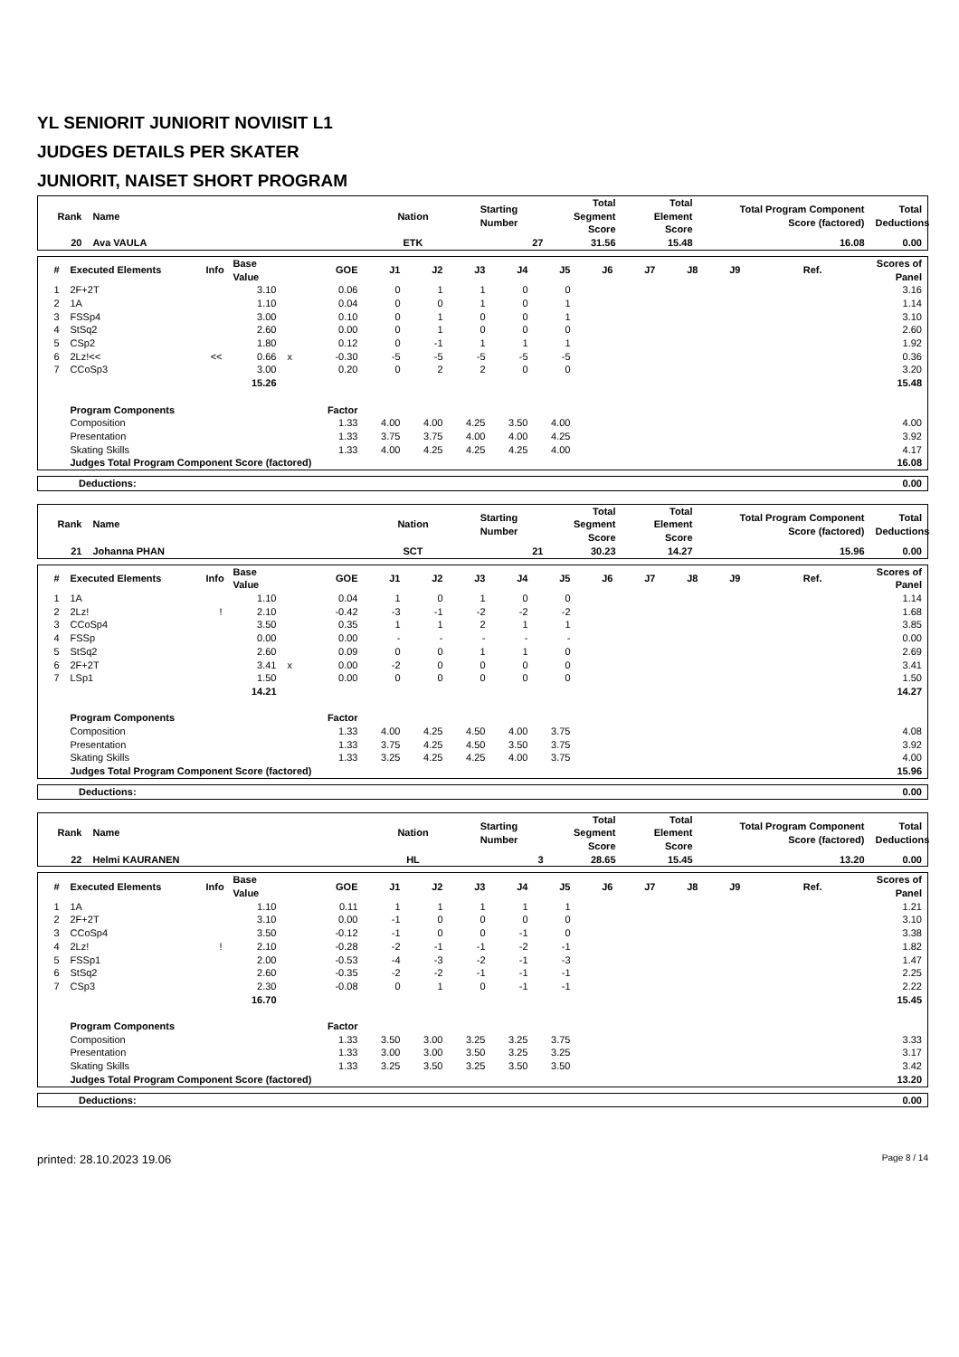YL SENIORIT JUNIORIT NOVIISIT L1
JUDGES DETAILS PER SKATER
JUNIORIT, NAISET SHORT PROGRAM
| Rank | Name | Nation | Starting Number | Total Segment Score | Total Element Score | Total Program Component Score (factored) | Total Deductions |
| --- | --- | --- | --- | --- | --- | --- | --- |
| 20 | Ava VAULA | ETK | 27 | 31.56 | 15.48 | 16.08 | 0.00 |
| # | Executed Elements | Info | Base Value | | GOE | J1 | J2 | J3 | J4 | J5 | J6 | J7 | J8 | J9 | Ref. | Scores of Panel |
| --- | --- | --- | --- | --- | --- | --- | --- | --- | --- | --- | --- | --- | --- | --- | --- | --- |
| 1 | 2F+2T | | 3.10 | | 0.06 | 0 | 1 | 1 | 0 | 0 | | | | | | 3.16 |
| 2 | 1A | | 1.10 | | 0.04 | 0 | 0 | 1 | 0 | 1 | | | | | | 1.14 |
| 3 | FSSp4 | | 3.00 | | 0.10 | 0 | 1 | 0 | 0 | 1 | | | | | | 3.10 |
| 4 | StSq2 | | 2.60 | | 0.00 | 0 | 1 | 0 | 0 | 0 | | | | | | 2.60 |
| 5 | CSp2 | | 1.80 | | 0.12 | 0 | -1 | 1 | 1 | 1 | | | | | | 1.92 |
| 6 | 2Lz!<< | << | 0.66 | x | -0.30 | -5 | -5 | -5 | -5 | -5 | | | | | | 0.36 |
| 7 | CCoSp3 | | 3.00 | | 0.20 | 0 | 2 | 2 | 0 | 0 | | | | | | 3.20 |
| | | | 15.26 | | | | | | | | | | | | | 15.48 |
| | Program Components | | | | Factor | | | | | | | | | | | |
| | Composition | | | | 1.33 | 4.00 | 4.00 | 4.25 | 3.50 | 4.00 | | | | | | 4.00 |
| | Presentation | | | | 1.33 | 3.75 | 3.75 | 4.00 | 4.00 | 4.25 | | | | | | 3.92 |
| | Skating Skills | | | | 1.33 | 4.00 | 4.25 | 4.25 | 4.25 | 4.00 | | | | | | 4.17 |
| | Judges Total Program Component Score (factored) | | | | | | | | | | | | | | | 16.08 |
| Deductions: | 0.00 |
| Rank | Name | Nation | Starting Number | Total Segment Score | Total Element Score | Total Program Component Score (factored) | Total Deductions |
| --- | --- | --- | --- | --- | --- | --- | --- |
| 21 | Johanna PHAN | SCT | 21 | 30.23 | 14.27 | 15.96 | 0.00 |
| # | Executed Elements | Info | Base Value | | GOE | J1 | J2 | J3 | J4 | J5 | J6 | J7 | J8 | J9 | Ref. | Scores of Panel |
| --- | --- | --- | --- | --- | --- | --- | --- | --- | --- | --- | --- | --- | --- | --- | --- | --- |
| 1 | 1A | | 1.10 | | 0.04 | 1 | 0 | 1 | 0 | 0 | | | | | | 1.14 |
| 2 | 2Lz! | ! | 2.10 | | -0.42 | -3 | -1 | -2 | -2 | -2 | | | | | | 1.68 |
| 3 | CCoSp4 | | 3.50 | | 0.35 | 1 | 1 | 2 | 1 | 1 | | | | | | 3.85 |
| 4 | FSSp | | 0.00 | | 0.00 | - | - | - | - | - | | | | | | 0.00 |
| 5 | StSq2 | | 2.60 | | 0.09 | 0 | 0 | 1 | 1 | 0 | | | | | | 2.69 |
| 6 | 2F+2T | | 3.41 | x | 0.00 | -2 | 0 | 0 | 0 | 0 | | | | | | 3.41 |
| 7 | LSp1 | | 1.50 | | 0.00 | 0 | 0 | 0 | 0 | 0 | | | | | | 1.50 |
| | | | 14.21 | | | | | | | | | | | | | 14.27 |
| | Program Components | | | | Factor | | | | | | | | | | | |
| | Composition | | | | 1.33 | 4.00 | 4.25 | 4.50 | 4.00 | 3.75 | | | | | | 4.08 |
| | Presentation | | | | 1.33 | 3.75 | 4.25 | 4.50 | 3.50 | 3.75 | | | | | | 3.92 |
| | Skating Skills | | | | 1.33 | 3.25 | 4.25 | 4.25 | 4.00 | 3.75 | | | | | | 4.00 |
| | Judges Total Program Component Score (factored) | | | | | | | | | | | | | | | 15.96 |
| Deductions: | 0.00 |
| Rank | Name | Nation | Starting Number | Total Segment Score | Total Element Score | Total Program Component Score (factored) | Total Deductions |
| --- | --- | --- | --- | --- | --- | --- | --- |
| 22 | Helmi KAURANEN | HL | 3 | 28.65 | 15.45 | 13.20 | 0.00 |
| # | Executed Elements | Info | Base Value | | GOE | J1 | J2 | J3 | J4 | J5 | J6 | J7 | J8 | J9 | Ref. | Scores of Panel |
| --- | --- | --- | --- | --- | --- | --- | --- | --- | --- | --- | --- | --- | --- | --- | --- | --- |
| 1 | 1A | | 1.10 | | 0.11 | 1 | 1 | 1 | 1 | 1 | | | | | | 1.21 |
| 2 | 2F+2T | | 3.10 | | 0.00 | -1 | 0 | 0 | 0 | 0 | | | | | | 3.10 |
| 3 | CCoSp4 | | 3.50 | | -0.12 | -1 | 0 | 0 | -1 | 0 | | | | | | 3.38 |
| 4 | 2Lz! | ! | 2.10 | | -0.28 | -2 | -1 | -1 | -2 | -1 | | | | | | 1.82 |
| 5 | FSSp1 | | 2.00 | | -0.53 | -4 | -3 | -2 | -1 | -3 | | | | | | 1.47 |
| 6 | StSq2 | | 2.60 | | -0.35 | -2 | -2 | -1 | -1 | -1 | | | | | | 2.25 |
| 7 | CSp3 | | 2.30 | | -0.08 | 0 | 1 | 0 | -1 | -1 | | | | | | 2.22 |
| | | | 16.70 | | | | | | | | | | | | | 15.45 |
| | Program Components | | | | Factor | | | | | | | | | | | |
| | Composition | | | | 1.33 | 3.50 | 3.00 | 3.25 | 3.25 | 3.75 | | | | | | 3.33 |
| | Presentation | | | | 1.33 | 3.00 | 3.00 | 3.50 | 3.25 | 3.25 | | | | | | 3.17 |
| | Skating Skills | | | | 1.33 | 3.25 | 3.50 | 3.25 | 3.50 | 3.50 | | | | | | 3.42 |
| | Judges Total Program Component Score (factored) | | | | | | | | | | | | | | | 13.20 |
| Deductions: | 0.00 |
printed: 28.10.2023 19.06 Page 8 / 14